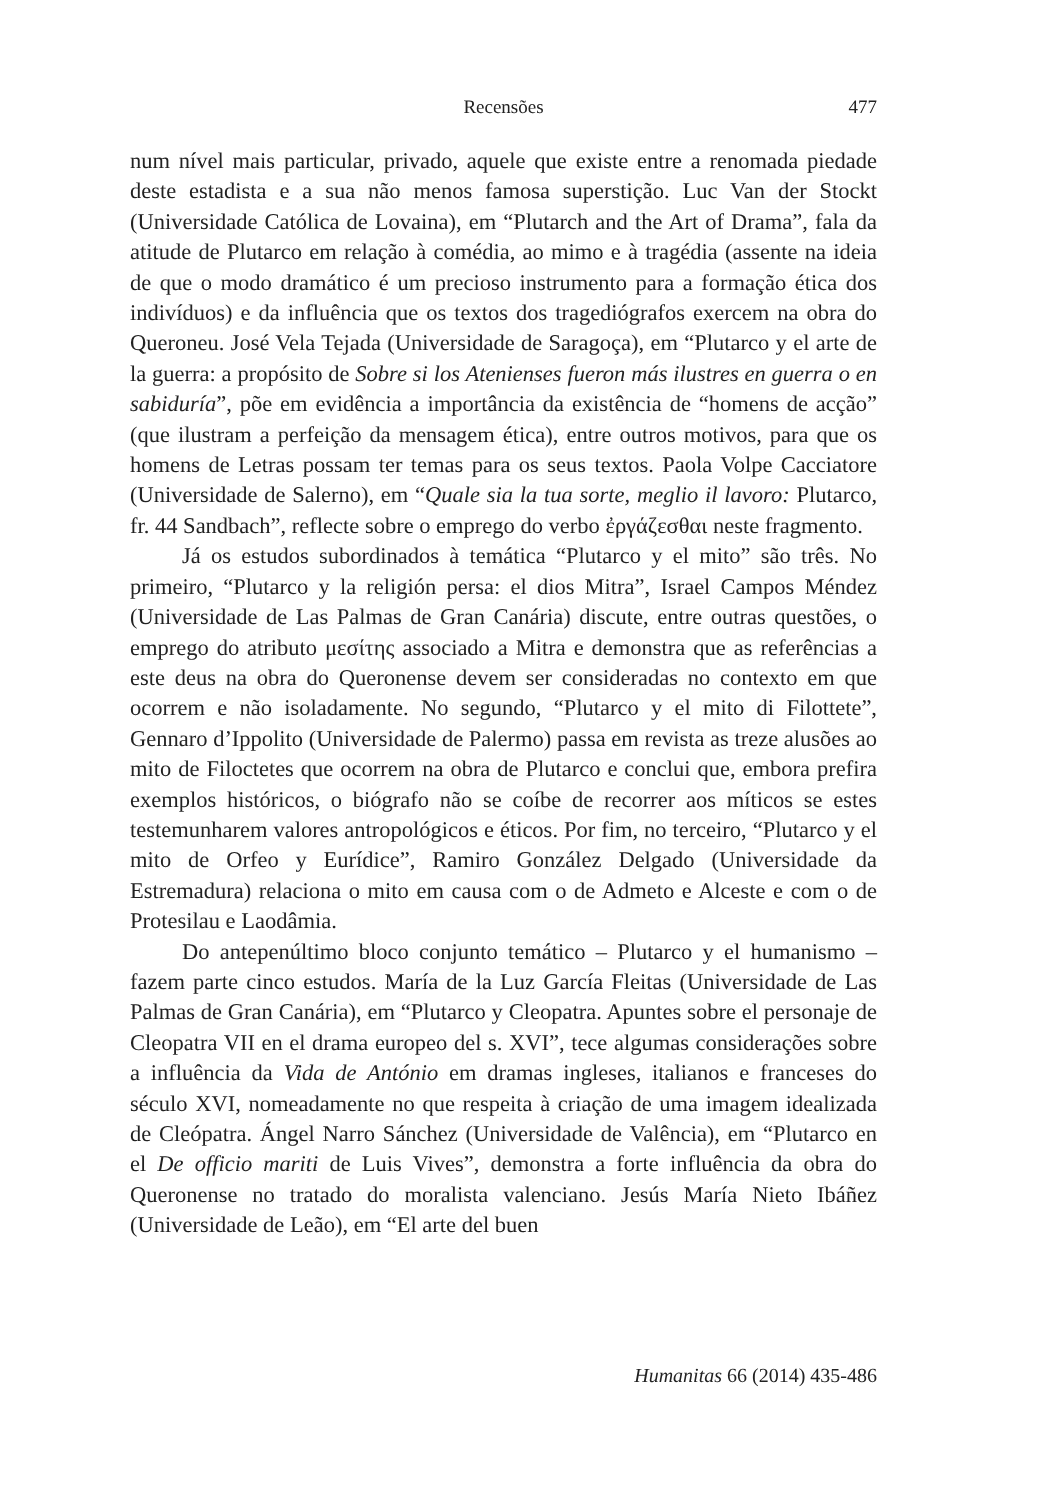Recensões
477
num nível mais particular, privado, aquele que existe entre a renomada piedade deste estadista e a sua não menos famosa superstição. Luc Van der Stockt (Universidade Católica de Lovaina), em “Plutarch and the Art of Drama”, fala da atitude de Plutarco em relação à comédia, ao mimo e à tragédia (assente na ideia de que o modo dramático é um precioso instrumento para a formação ética dos indivíduos) e da influência que os textos dos tragediógrafos exercem na obra do Queroneu. José Vela Tejada (Universidade de Saragoça), em “Plutarco y el arte de la guerra: a propósito de Sobre si los Atenienses fueron más ilustres en guerra o en sabiduría”, põe em evidência a importância da existência de “homens de acção” (que ilustram a perfeição da mensagem ética), entre outros motivos, para que os homens de Letras possam ter temas para os seus textos. Paola Volpe Cacciatore (Universidade de Salerno), em “Quale sia la tua sorte, meglio il lavoro: Plutarco, fr. 44 Sandbach”, reflecte sobre o emprego do verbo ἐργάζεσθαι neste fragmento.
Já os estudos subordinados à temática “Plutarco y el mito” são três. No primeiro, “Plutarco y la religión persa: el dios Mitra”, Israel Campos Méndez (Universidade de Las Palmas de Gran Canária) discute, entre outras questões, o emprego do atributo μεσίτης associado a Mitra e demonstra que as referências a este deus na obra do Queronense devem ser consideradas no contexto em que ocorrem e não isoladamente. No segundo, “Plutarco y el mito di Filottete”, Gennaro d’Ippolito (Universidade de Palermo) passa em revista as treze alusões ao mito de Filoctetes que ocorrem na obra de Plutarco e conclui que, embora prefira exemplos históricos, o biógrafo não se coíbe de recorrer aos míticos se estes testemunharem valores antropológicos e éticos. Por fim, no terceiro, “Plutarco y el mito de Orfeo y Eurídice”, Ramiro González Delgado (Universidade da Estremadura) relaciona o mito em causa com o de Admeto e Alceste e com o de Protesilau e Laodâmia.
Do antepenúltimo bloco conjunto temático – Plutarco y el humanismo – fazem parte cinco estudos. María de la Luz García Fleitas (Universidade de Las Palmas de Gran Canária), em “Plutarco y Cleopatra. Apuntes sobre el personaje de Cleopatra VII en el drama europeo del s. XVI”, tece algumas considerações sobre a influência da Vida de António em dramas ingleses, italianos e franceses do século XVI, nomeadamente no que respeita à criação de uma imagem idealizada de Cleópatra. Ángel Narro Sánchez (Universidade de Valência), em “Plutarco en el De officio mariti de Luis Vives”, demonstra a forte influência da obra do Queronense no tratado do moralista valenciano. Jesús María Nieto Ibáñez (Universidade de Leão), em “El arte del buen
Humanitas 66 (2014) 435-486